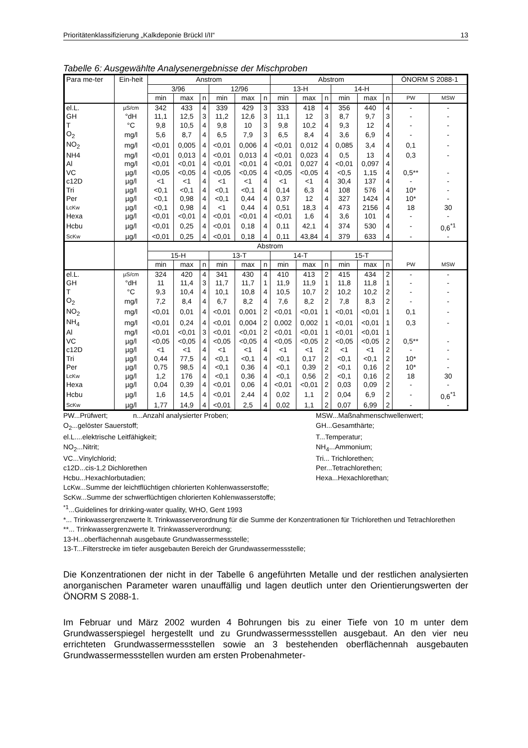Prioritätenklassifizierung „Kalkdeponie Brückl I/II“13
Tabelle 6: Ausgewählte Analysenergebnisse der Mischproben
| Para me-ter | Ein-heit | Anstrom | | | | | | Abstrom | | | | | | ÖNORM S 2088-1 | |
| --- | --- | --- | --- | --- | --- | --- | --- | --- | --- | --- | --- | --- | --- | --- | --- |
| | | 3/96 | | | 12/96 | | | 13-H | | | 14-H | | | | |
| | | min | max | n | min | max | n | min | max | n | min | max | n | PW | MSW |
| el.L. | µS/cm | 342 | 433 | 4 | 339 | 429 | 3 | 333 | 418 | 4 | 356 | 440 | 4 | - | - |
| GH | °dH | 11,1 | 12,5 | 3 | 11,2 | 12,6 | 3 | 11,1 | 12 | 3 | 8,7 | 9,7 | 3 | - | - |
| T | °C | 9,8 | 10,5 | 4 | 9,8 | 10 | 3 | 9,8 | 10,2 | 4 | 9,3 | 12 | 4 | - | - |
| O<sub>2</sub> | mg/l | 5,6 | 8,7 | 4 | 6,5 | 7,9 | 3 | 6,5 | 8,4 | 4 | 3,6 | 6,9 | 4 | - | - |
| NO<sub>2</sub> | mg/l | <0,01 | 0,005 | 4 | <0,01 | 0,006 | 4 | <0,01 | 0,012 | 4 | 0,085 | 3,4 | 4 | 0,1 | - |
| NH4 | mg/l | <0,01 | 0,013 | 4 | <0,01 | 0,013 | 4 | <0,01 | 0,023 | 4 | 0,5 | 13 | 4 | 0,3 | - |
| Al | mg/l | <0,01 | <0,01 | 4 | <0,01 | <0,01 | 4 | <0,01 | 0,027 | 4 | <0,01 | 0,097 | 4 | | |
| VC | µg/l | <0,05 | <0,05 | 4 | <0,05 | <0,05 | 4 | <0,05 | <0,05 | 4 | <0,5 | 1,15 | 4 | 0,5** | - |
| c12D | µg/l | <1 | <1 | 4 | <1 | <1 | 4 | <1 | <1 | 4 | 30,4 | 137 | 4 | - | - |
| Tri | µg/l | <0,1 | <0,1 | 4 | <0,1 | <0,1 | 4 | 0,14 | 6,3 | 4 | 108 | 576 | 4 | 10* | - |
| Per | µg/l | <0,1 | 0,98 | 4 | <0,1 | 0,44 | 4 | 0,37 | 12 | 4 | 327 | 1424 | 4 | 10* | - |
| LcKw | µg/l | <0,1 | 0,98 | 4 | <1 | 0,44 | 4 | 0,51 | 18,3 | 4 | 473 | 2156 | 4 | 18 | 30 |
| Hexa | µg/l | <0,01 | <0,01 | 4 | <0,01 | <0,01 | 4 | <0,01 | 1,6 | 4 | 3,6 | 101 | 4 | - | - |
| Hcbu | µg/l | <0,01 | 0,25 | 4 | <0,01 | 0,18 | 4 | 0,11 | 42,1 | 4 | 374 | 530 | 4 | - | 0,6<sup>*1</sup> |
| ScKw | µg/l | <0,01 | 0,25 | 4 | <0,01 | 0,18 | 4 | 0,11 | 43,84 | 4 | 379 | 633 | 4 | - | - |
| | | Abstrom | | | | | | | | | | | | PW | MSW |
| | | 15-H | | | 13-T | | | 14-T | | | 15-T | | | | |
| | | min | max | n | min | max | n | min | max | n | min | max | n | | |
| el.L. | µS/cm | 324 | 420 | 4 | 341 | 430 | 4 | 410 | 413 | 2 | 415 | 434 | 2 | - | - |
| GH | °dH | 11 | 11,4 | 3 | 11,7 | 11,7 | 1 | 11,9 | 11,9 | 1 | 11,8 | 11,8 | 1 | - | - |
| T | °C | 9,3 | 10,4 | 4 | 10,1 | 10,8 | 4 | 10,5 | 10,7 | 2 | 10,2 | 10,2 | 2 | - | - |
| O<sub>2</sub> | mg/l | 7,2 | 8,4 | 4 | 6,7 | 8,2 | 4 | 7,6 | 8,2 | 2 | 7,8 | 8,3 | 2 | - | - |
| NO<sub>2</sub> | mg/l | <0,01 | 0,01 | 4 | <0,01 | 0,001 | 2 | <0,01 | <0,01 | 1 | <0,01 | <0,01 | 1 | 0,1 | - |
| NH<sub>4</sub> | mg/l | <0,01 | 0,24 | 4 | <0,01 | 0,004 | 2 | 0,002 | 0,002 | 1 | <0,01 | <0,01 | 1 | 0,3 | - |
| Al | mg/l | <0,01 | <0,01 | 3 | <0,01 | <0,01 | 2 | <0,01 | <0,01 | 1 | <0,01 | <0,01 | 1 | | |
| VC | µg/l | <0,05 | <0,05 | 4 | <0,05 | <0,05 | 4 | <0,05 | <0,05 | 2 | <0,05 | <0,05 | 2 | 0,5** | - |
| c12D | µg/l | <1 | <1 | 4 | <1 | <1 | 4 | <1 | <1 | 2 | <1 | <1 | 2 | - | - |
| Tri | µg/l | 0,44 | 77,5 | 4 | <0,1 | <0,1 | 4 | <0,1 | 0,17 | 2 | <0,1 | <0,1 | 2 | 10* | - |
| Per | µg/l | 0,75 | 98,5 | 4 | <0,1 | 0,36 | 4 | <0,1 | 0,39 | 2 | <0,1 | 0,16 | 2 | 10* | - |
| LcKw | µg/l | 1,2 | 176 | 4 | <0,1 | 0,36 | 4 | <0,1 | 0,56 | 2 | <0,1 | 0,16 | 2 | 18 | 30 |
| Hexa | µg/l | 0,04 | 0,39 | 4 | <0,01 | 0,06 | 4 | <0,01 | <0,01 | 2 | 0,03 | 0,09 | 2 | - | - |
| Hcbu | µg/l | 1,6 | 14,5 | 4 | <0,01 | 2,44 | 4 | 0,02 | 1,1 | 2 | 0,04 | 6,9 | 2 | - | 0,6<sup>*1</sup> |
| ScKw | µg/l | 1,77 | 14,9 | 4 | <0,01 | 2,5 | 4 | 0,02 | 1,1 | 2 | 0,07 | 6,99 | 2 | - | - |
PW...Prüfwert; n...Anzahl analysierter Proben; MSW...Maßnahmenschwellenwert;
O<sub>2</sub>...gelöster Sauerstoff; GH...Gesamthärte;
el.L....elektrische Leitfähigkeit; T...Temperatur;
NO<sub>2</sub>...Nitrit; NH<sub>4</sub>...Ammonium;
VC...Vinylchlorid; Tri... Trichlorethen;
c12D...cis-1,2 Dichlorethen Per...Tetrachlorethen;
Hcbu...Hexachlorbutadien; Hexa...Hexachlorethan;
LcKw...Summe der leichtflüchtigen chlorierten Kohlenwasserstoffe;
ScKw...Summe der schwerflüchtigen chlorierten Kohlenwasserstoffe;
<sup>*1</sup>...Guidelines for drinking-water quality, WHO, Gent 1993
*... Trinkwassergrenzwerte lt. Trinkwasserverordnung für die Summe der Konzentrationen für Trichlorethen und Tetrachlorethen
**... Trinkwassergrenzwerte lt. Trinkwasserverordnung;
13-H...oberflächennah ausgebaute Grundwassermessstelle;
13-T...Filterstrecke im tiefer ausgebauten Bereich der Grundwassermessstelle;
Die Konzentrationen der nicht in der Tabelle 6 angeführten Metalle und der restlichen analysierten anorganischen Parameter waren unauffällig und lagen deutlich unter den Orientierungswerten der ÖNORM S 2088-1.
Im Februar und März 2002 wurden 4 Bohrungen bis zu einer Tiefe von 10 m unter dem Grundwasserspiegel hergestellt und zu Grundwassermessstellen ausgebaut. An den vier neu errichteten Grundwassermessstellen sowie an 3 bestehenden oberflächennah ausgebauten Grundwassermessstellen wurden am ersten Probenahmeter-